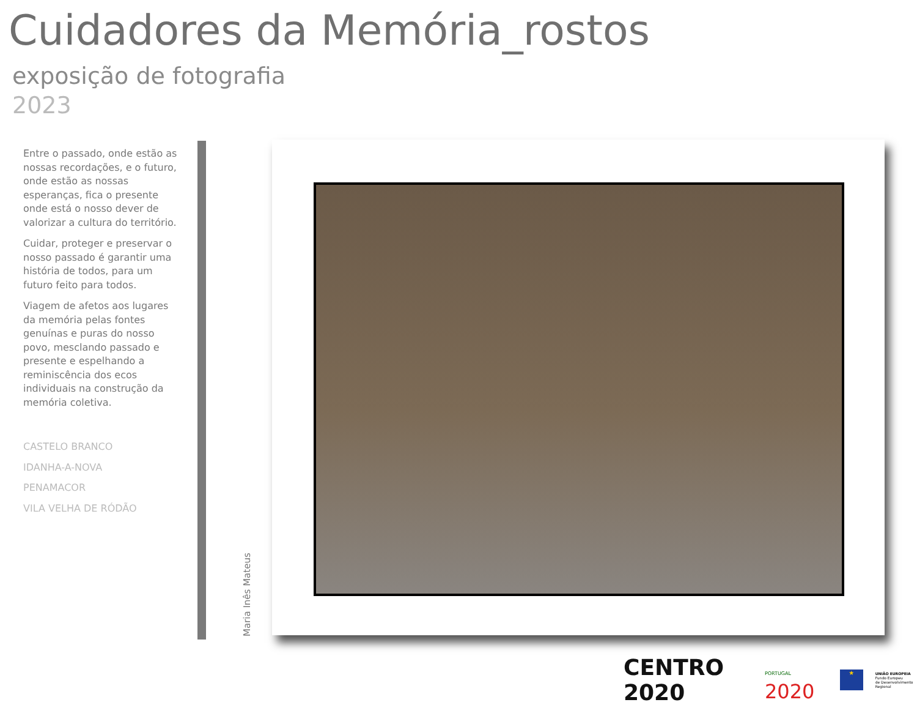Cuidadores da Memória_rostos
exposição de fotografia
2023
Entre o passado, onde estão as nossas recordações, e o futuro, onde estão as nossas esperanças, fica o presente onde está o nosso dever de valorizar a cultura do território.
Cuidar, proteger e preservar o nosso passado é garantir uma história de todos, para um futuro feito para todos.
Viagem de afetos aos lugares da memória pelas fontes genuínas e puras do nosso povo, mesclando passado e presente e espelhando a reminiscência dos ecos individuais na construção da memória coletiva.
CASTELO BRANCO
IDANHA-A-NOVA
PENAMACOR
VILA VELHA DE RÓDÃO
Maria Inês Mateus
CENTRO 2020
PORTUGAL 2020
★
UNIÃO EUROPEIA
Fundo Europeu
de Desenvolvimento Regional